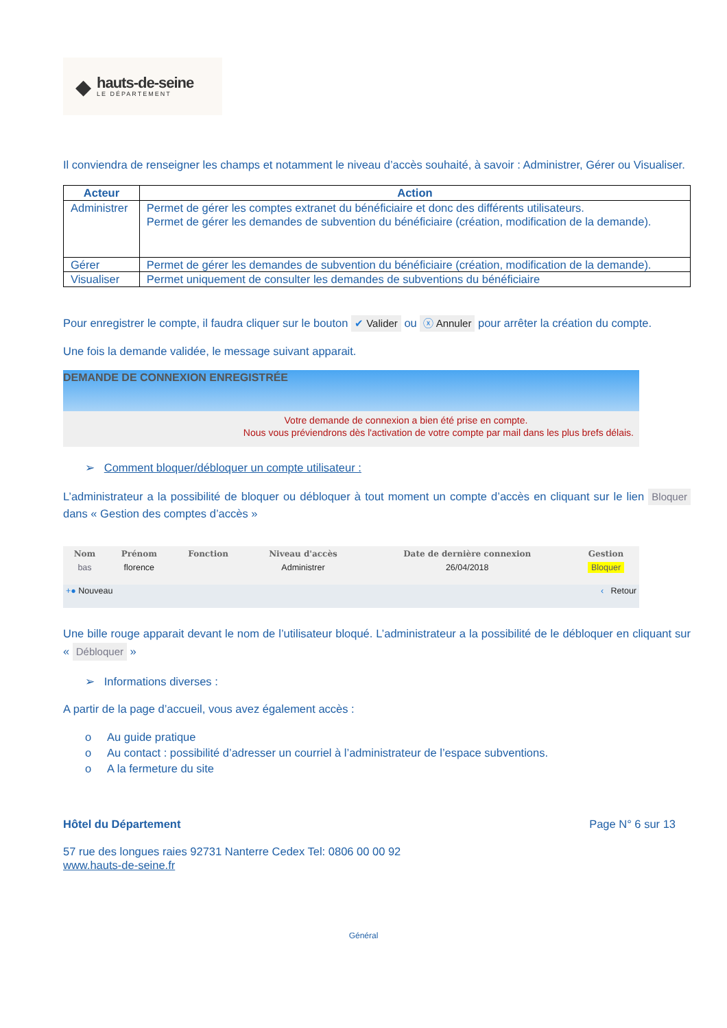◆
hauts-de-seine
LE DÉPARTEMENT
Il conviendra de renseigner les champs et notamment le niveau d’accès souhaité, à savoir : Administrer, Gérer ou Visualiser.
| Acteur | Action |
| --- | --- |
| Administrer | Permet de gérer les comptes extranet du bénéficiaire et donc des différents utilisateurs. Permet de gérer les demandes de subvention du bénéficiaire (création, modification de la demande). |
| Gérer | Permet de gérer les demandes de subvention du bénéficiaire (création, modification de la demande). |
| Visualiser | Permet uniquement de consulter les demandes de subventions du bénéficiaire |
Pour enregistrer le compte, il faudra cliquer sur le bouton ✔ Valider ou ⓧ Annuler pour arrêter la création du compte.
Une fois la demande validée, le message suivant apparait.
DEMANDE DE CONNEXION ENREGISTRÉE
Votre demande de connexion a bien été prise en compte.
Nous vous préviendrons dès l'activation de votre compte par mail dans les plus brefs délais.
➢ Comment bloquer/débloquer un compte utilisateur :
L’administrateur a la possibilité de bloquer ou débloquer à tout moment un compte d’accès en cliquant sur le lien Bloquer dans « Gestion des comptes d’accès »
| Nom | Prénom | Fonction | Niveau d'accès | Date de dernière connexion | Gestion |
| --- | --- | --- | --- | --- | --- |
| bas | florence | | Administrer | 26/04/2018 | Bloquer |
| +● Nouveau | | | ‹ Retour | | |
Une bille rouge apparait devant le nom de l’utilisateur bloqué. L’administrateur a la possibilité de le débloquer en cliquant sur « Débloquer »
➢ Informations diverses :
A partir de la page d’accueil, vous avez également accès :
o Au guide pratique
o Au contact : possibilité d’adresser un courriel à l’administrateur de l’espace subventions.
o A la fermeture du site
Hôtel du Département Page N° 6 sur 13
57 rue des longues raies 92731 Nanterre Cedex Tel: 0806 00 00 92
www.hauts-de-seine.fr
Général